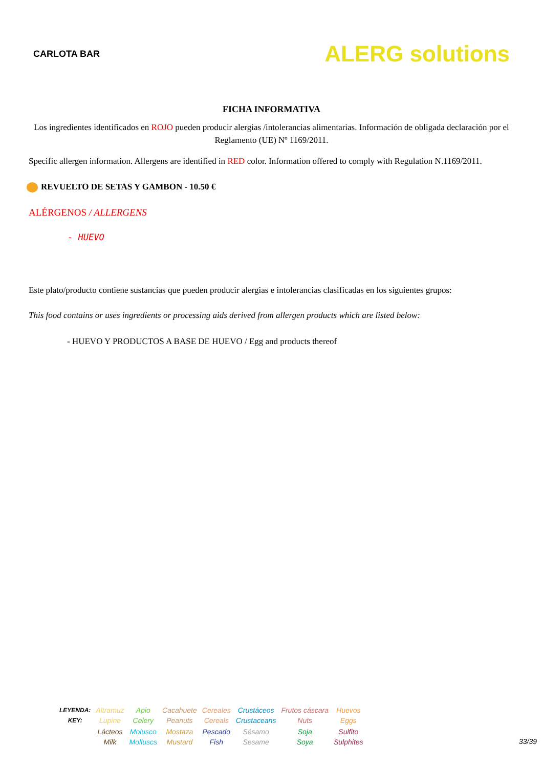CARLOTA BAR
ALERG solutions
FICHA INFORMATIVA
Los ingredientes identificados en ROJO pueden producir alergias /intolerancias alimentarias. Información de obligada declaración por el Reglamento (UE) Nº 1169/2011.
Specific allergen information. Allergens are identified in RED color. Information offered to comply with Regulation N.1169/2011.
REVUELTO DE SETAS Y GAMBON - 10.50 €
ALÉRGENOS / ALLERGENS
- HUEVO
Este plato/producto contiene sustancias que pueden producir alergias e intolerancias clasificadas en los siguientes grupos:
This food contains or uses ingredients or processing aids derived from allergen products which are listed below:
- HUEVO Y PRODUCTOS A BASE DE HUEVO / Egg and products thereof
| LEYENDA: KEY: | Altramuz Lupine | Apio Celery | Cacahuete Peanuts | Cereales Cereals | Crustáceos Crustaceans | Frutos cáscara Nuts | Huevos Eggs |
| | Lácteos Milk | Molusco Molluscs | Mostaza Mustard | Pescado Fish | Sésamo Sesame | Soja Soya | Sulfito Sulphites |
33/39